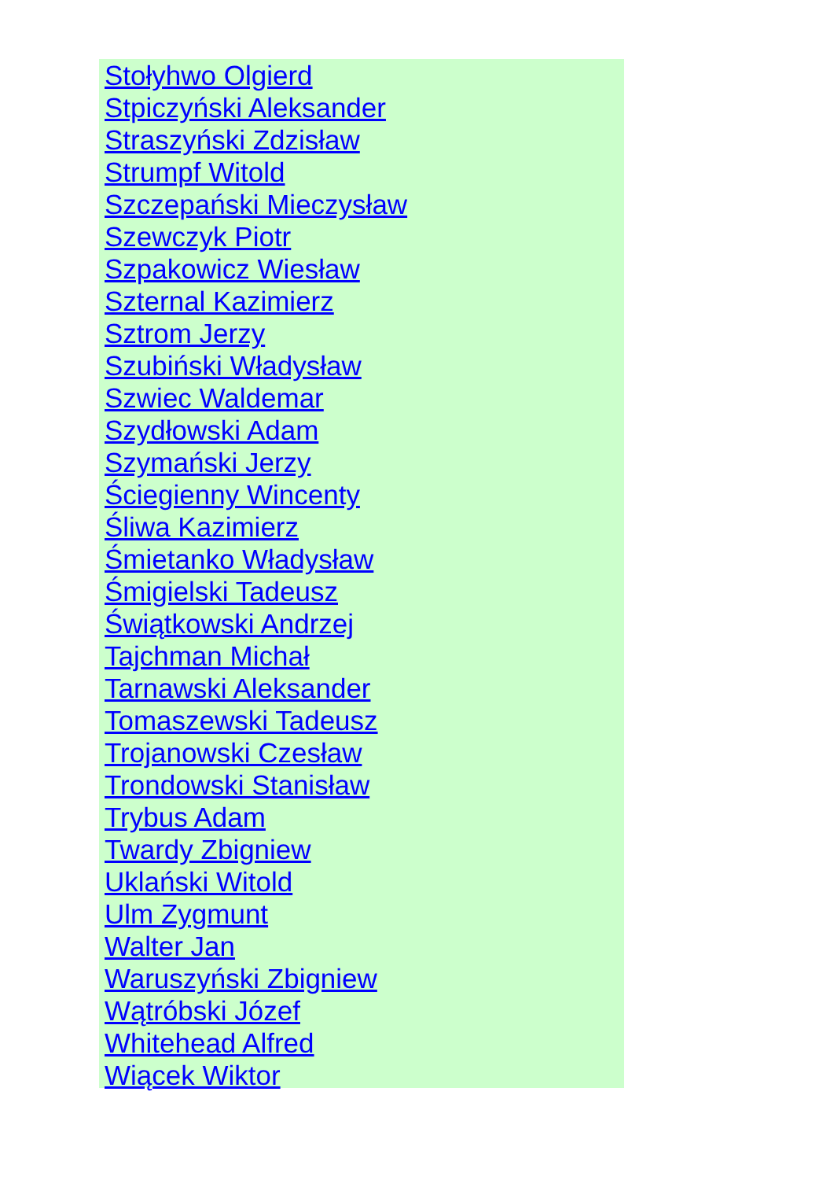Stołyhwo Olgierd
Stpiczyński Aleksander
Straszyński Zdzisław
Strumpf Witold
Szczepański Mieczysław
Szewczyk Piotr
Szpakowicz Wiesław
Szternal Kazimierz
Sztrom Jerzy
Szubiński Władysław
Szwiec Waldemar
Szydłowski Adam
Szymański Jerzy
Ściegienny Wincenty
Śliwa Kazimierz
Śmietanko Władysław
Śmigielski Tadeusz
Świątkowski Andrzej
Tajchman Michał
Tarnawski Aleksander
Tomaszewski Tadeusz
Trojanowski Czesław
Trondowski Stanisław
Trybus Adam
Twardy Zbigniew
Uklański Witold
Ulm Zygmunt
Walter Jan
Waruszyński Zbigniew
Wątróbski Józef
Whitehead Alfred
Wiącek Wiktor